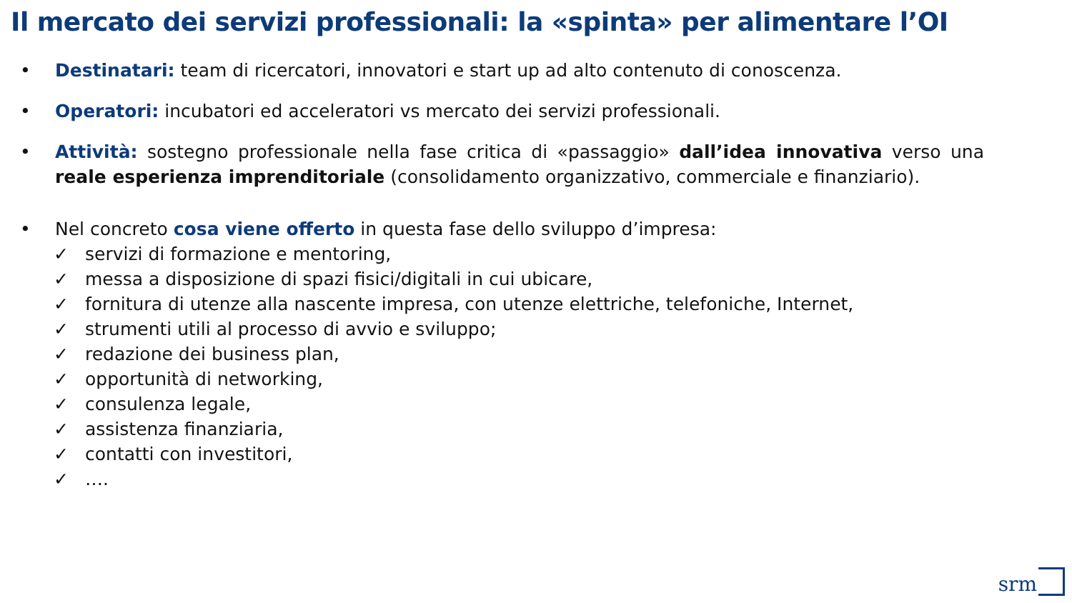Il mercato dei servizi professionali: la «spinta» per alimentare l’OI
• Destinatari: team di ricercatori, innovatori e start up ad alto contenuto di conoscenza.
• Operatori: incubatori ed acceleratori vs mercato dei servizi professionali.
• Attività: sostegno professionale nella fase critica di «passaggio» dall’idea innovativa verso una reale esperienza imprenditoriale (consolidamento organizzativo, commerciale e finanziario).
• Nel concreto cosa viene offerto in questa fase dello sviluppo d’impresa:
✓ servizi di formazione e mentoring,
✓ messa a disposizione di spazi fisici/digitali in cui ubicare,
✓ fornitura di utenze alla nascente impresa, con utenze elettriche, telefoniche, Internet,
✓ strumenti utili al processo di avvio e sviluppo;
✓ redazione dei business plan,
✓ opportunità di networking,
✓ consulenza legale,
✓ assistenza finanziaria,
✓ contatti con investitori,
✓ ….
srm